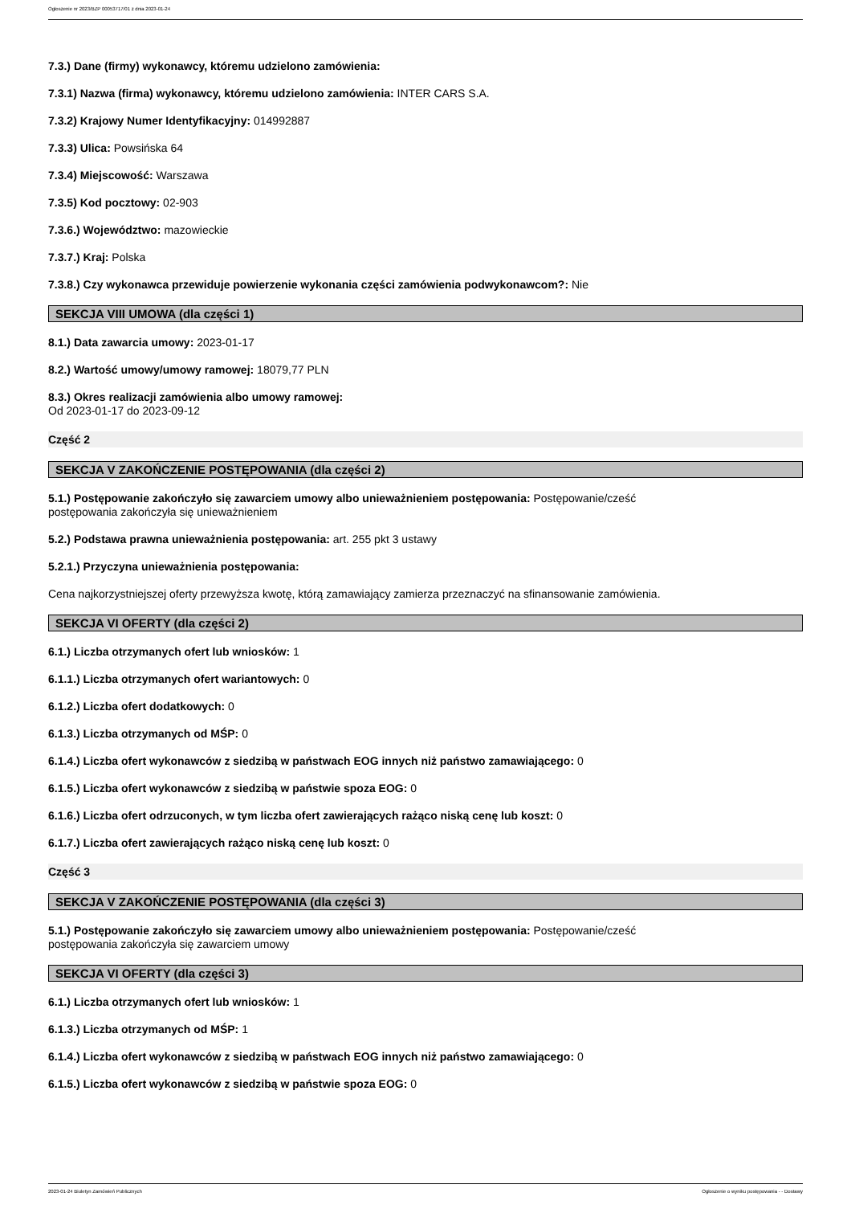Ogłoszenie nr 2023/BZP 00053717/01 z dnia 2023-01-24
7.3.) Dane (firmy) wykonawcy, któremu udzielono zamówienia:
7.3.1) Nazwa (firma) wykonawcy, któremu udzielono zamówienia: INTER CARS S.A.
7.3.2) Krajowy Numer Identyfikacyjny: 014992887
7.3.3) Ulica: Powsińska 64
7.3.4) Miejscowość: Warszawa
7.3.5) Kod pocztowy: 02-903
7.3.6.) Województwo: mazowieckie
7.3.7.) Kraj: Polska
7.3.8.) Czy wykonawca przewiduje powierzenie wykonania części zamówienia podwykonawcom?: Nie
SEKCJA VIII UMOWA (dla części 1)
8.1.) Data zawarcia umowy: 2023-01-17
8.2.) Wartość umowy/umowy ramowej: 18079,77 PLN
8.3.) Okres realizacji zamówienia albo umowy ramowej:
Od 2023-01-17 do 2023-09-12
Część 2
SEKCJA V ZAKOŃCZENIE POSTĘPOWANIA (dla części 2)
5.1.) Postępowanie zakończyło się zawarciem umowy albo unieważnieniem postępowania: Postępowanie/cześć
postępowania zakończyła się unieważnieniem
5.2.) Podstawa prawna unieważnienia postępowania: art. 255 pkt 3 ustawy
5.2.1.) Przyczyna unieważnienia postępowania:
Cena najkorzystniejszej oferty przewyższa kwotę, którą zamawiający zamierza przeznaczyć na sfinansowanie zamówienia.
SEKCJA VI OFERTY (dla części 2)
6.1.) Liczba otrzymanych ofert lub wniosków: 1
6.1.1.) Liczba otrzymanych ofert wariantowych: 0
6.1.2.) Liczba ofert dodatkowych: 0
6.1.3.) Liczba otrzymanych od MŚP: 0
6.1.4.) Liczba ofert wykonawców z siedzibą w państwach EOG innych niż państwo zamawiającego: 0
6.1.5.) Liczba ofert wykonawców z siedzibą w państwie spoza EOG: 0
6.1.6.) Liczba ofert odrzuconych, w tym liczba ofert zawierających rażąco niską cenę lub koszt: 0
6.1.7.) Liczba ofert zawierających rażąco niską cenę lub koszt: 0
Część 3
SEKCJA V ZAKOŃCZENIE POSTĘPOWANIA (dla części 3)
5.1.) Postępowanie zakończyło się zawarciem umowy albo unieważnieniem postępowania: Postępowanie/cześć
postępowania zakończyła się zawarciem umowy
SEKCJA VI OFERTY (dla części 3)
6.1.) Liczba otrzymanych ofert lub wniosków: 1
6.1.3.) Liczba otrzymanych od MŚP: 1
6.1.4.) Liczba ofert wykonawców z siedzibą w państwach EOG innych niż państwo zamawiającego: 0
6.1.5.) Liczba ofert wykonawców z siedzibą w państwie spoza EOG: 0
2023-01-24 Biuletyn Zamówień Publicznych Ogłoszenie o wyniku postępowania - - Dostawy